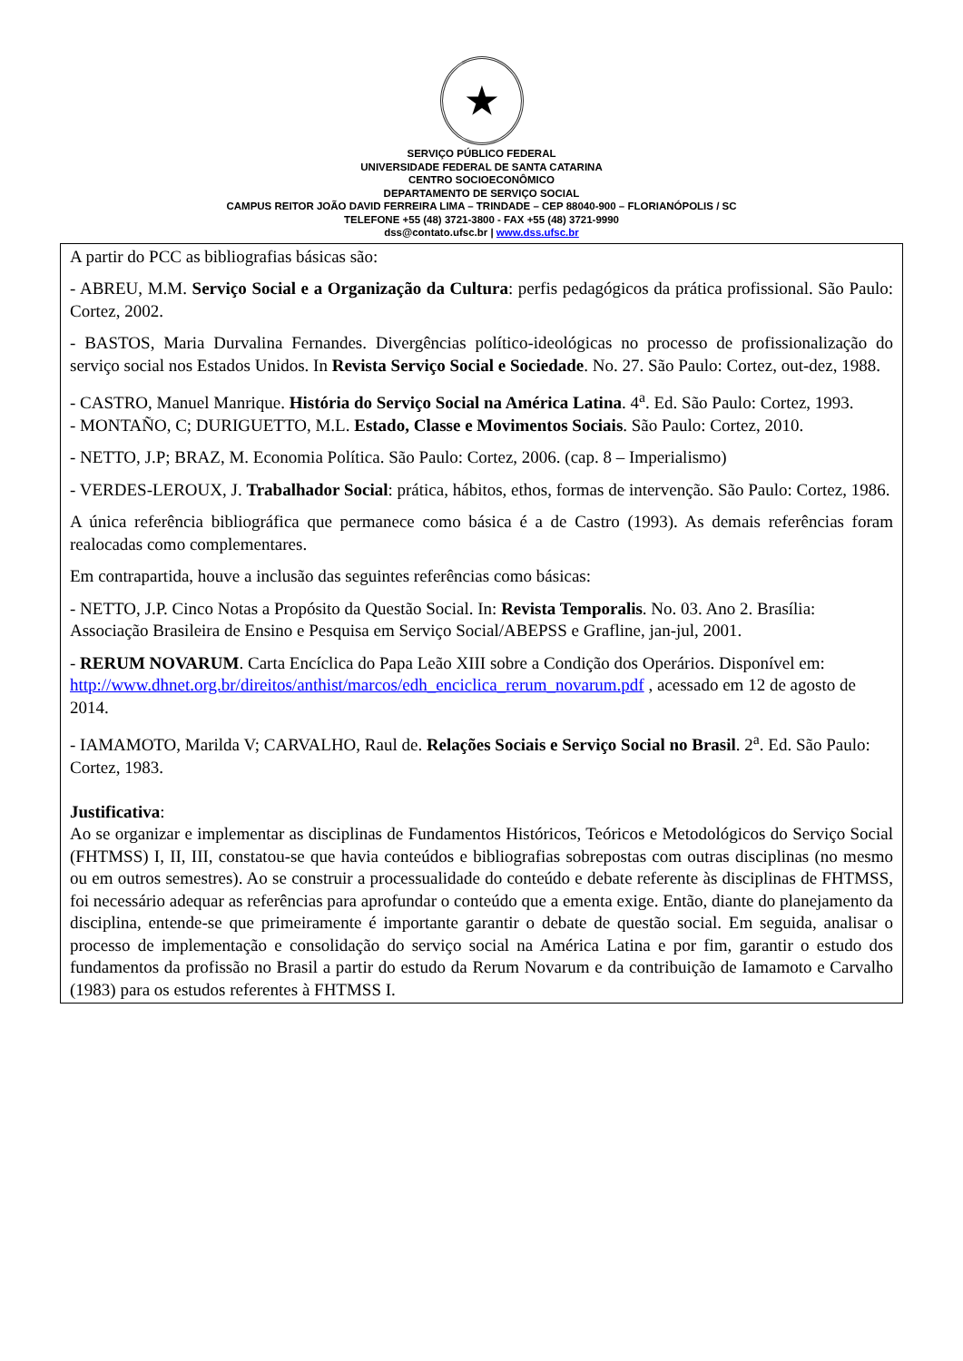★
SERVIÇO PÚBLICO FEDERAL
UNIVERSIDADE FEDERAL DE SANTA CATARINA
CENTRO SOCIOECONÔMICO
DEPARTAMENTO DE SERVIÇO SOCIAL
CAMPUS REITOR JOÃO DAVID FERREIRA LIMA – TRINDADE – CEP 88040-900 – FLORIANÓPOLIS / SC
TELEFONE +55 (48) 3721-3800 - FAX +55 (48) 3721-9990
dss@contato.ufsc.br | www.dss.ufsc.br
A partir do PCC as bibliografias básicas são:
- ABREU, M.M. Serviço Social e a Organização da Cultura: perfis pedagógicos da prática profissional. São Paulo: Cortez, 2002.
- BASTOS, Maria Durvalina Fernandes. Divergências político-ideológicas no processo de profissionalização do serviço social nos Estados Unidos. In Revista Serviço Social e Sociedade. No. 27. São Paulo: Cortez, out-dez, 1988.
- CASTRO, Manuel Manrique. História do Serviço Social na América Latina. 4<sup>a</sup>. Ed. São Paulo: Cortez, 1993.
- MONTAÑO, C; DURIGUETTO, M.L. Estado, Classe e Movimentos Sociais. São Paulo: Cortez, 2010.
- NETTO, J.P; BRAZ, M. Economia Política. São Paulo: Cortez, 2006. (cap. 8 – Imperialismo)
- VERDES-LEROUX, J. Trabalhador Social: prática, hábitos, ethos, formas de intervenção. São Paulo: Cortez, 1986.
A única referência bibliográfica que permanece como básica é a de Castro (1993). As demais referências foram realocadas como complementares.
Em contrapartida, houve a inclusão das seguintes referências como básicas:
- NETTO, J.P. Cinco Notas a Propósito da Questão Social. In: Revista Temporalis. No. 03. Ano 2. Brasília: Associação Brasileira de Ensino e Pesquisa em Serviço Social/ABEPSS e Grafline, jan-jul, 2001.
- RERUM NOVARUM. Carta Encíclica do Papa Leão XIII sobre a Condição dos Operários. Disponível em: http://www.dhnet.org.br/direitos/anthist/marcos/edh_enciclica_rerum_novarum.pdf , acessado em 12 de agosto de 2014.
- IAMAMOTO, Marilda V; CARVALHO, Raul de. Relações Sociais e Serviço Social no Brasil. 2<sup>a</sup>. Ed. São Paulo: Cortez, 1983.
Justificativa:
Ao se organizar e implementar as disciplinas de Fundamentos Históricos, Teóricos e Metodológicos do Serviço Social (FHTMSS) I, II, III, constatou-se que havia conteúdos e bibliografias sobrepostas com outras disciplinas (no mesmo ou em outros semestres). Ao se construir a processualidade do conteúdo e debate referente às disciplinas de FHTMSS, foi necessário adequar as referências para aprofundar o conteúdo que a ementa exige. Então, diante do planejamento da disciplina, entende-se que primeiramente é importante garantir o debate de questão social. Em seguida, analisar o processo de implementação e consolidação do serviço social na América Latina e por fim, garantir o estudo dos fundamentos da profissão no Brasil a partir do estudo da Rerum Novarum e da contribuição de Iamamoto e Carvalho (1983) para os estudos referentes à FHTMSS I.